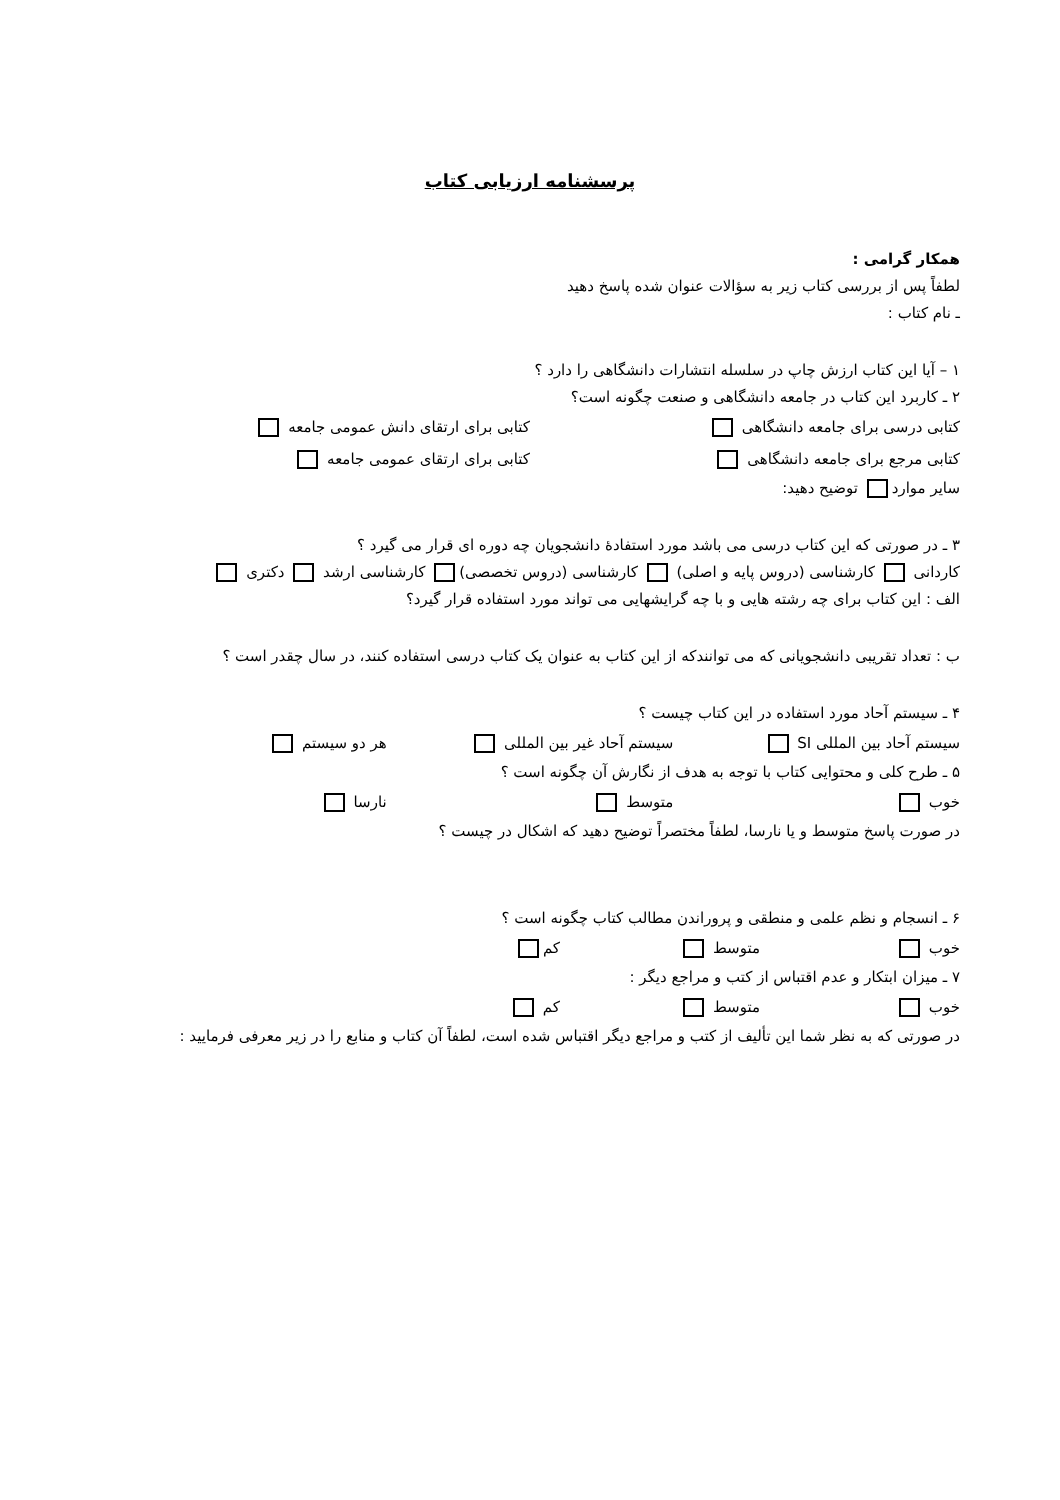پرسشنامه ارزیابی کتاب
همکار گرامی :
لطفاً پس از بررسی کتاب زیر به سؤالات عنوان شده پاسخ دهید
ـ نام کتاب :
۱ – آیا این کتاب ارزش چاپ در سلسله انتشارات دانشگاهی را دارد ؟
۲ ـ کاربرد این کتاب در جامعه دانشگاهی و صنعت چگونه است؟
کتابی درسی برای جامعه دانشگاهی کتابی برای ارتقای دانش عمومی جامعه
کتابی مرجع برای جامعه دانشگاهی کتابی برای ارتقای عمومی جامعه
سایر موارد توضیح دهید:
۳ ـ در صورتی که این کتاب درسی می باشد مورد استفادۀ دانشجویان چه دوره ای قرار می گیرد ؟
کاردانی کارشناسی (دروس پایه و اصلی) کارشناسی (دروس تخصصی) کارشناسی ارشد دکتری
الف : این کتاب برای چه رشته هایی و با چه گرایشهایی می تواند مورد استفاده قرار گیرد؟
ب : تعداد تقریبی دانشجویانی که می توانندکه از این کتاب به عنوان یک کتاب درسی استفاده کنند، در سال چقدر است ؟
۴ ـ سیستم آحاد مورد استفاده در این کتاب چیست ؟
سیستم آحاد بین المللی SI سیستم آحاد غیر بین المللی هر دو سیستم
۵ ـ طرح کلی و محتوایی کتاب با توجه به هدف از نگارش آن چگونه است ؟
خوب متوسط نارسا
در صورت پاسخ متوسط و یا نارسا، لطفاً مختصراً توضیح دهید که اشکال در چیست ؟
۶ ـ انسجام و نظم علمی و منطقی و پروراندن مطالب کتاب چگونه است ؟
خوب متوسط کم
۷ ـ میزان ابتکار و عدم اقتباس از کتب و مراجع دیگر :
خوب متوسط کم
در صورتی که به نظر شما این تألیف از کتب و مراجع دیگر اقتباس شده است، لطفاً آن کتاب و منابع را در زیر معرفی فرمایید :